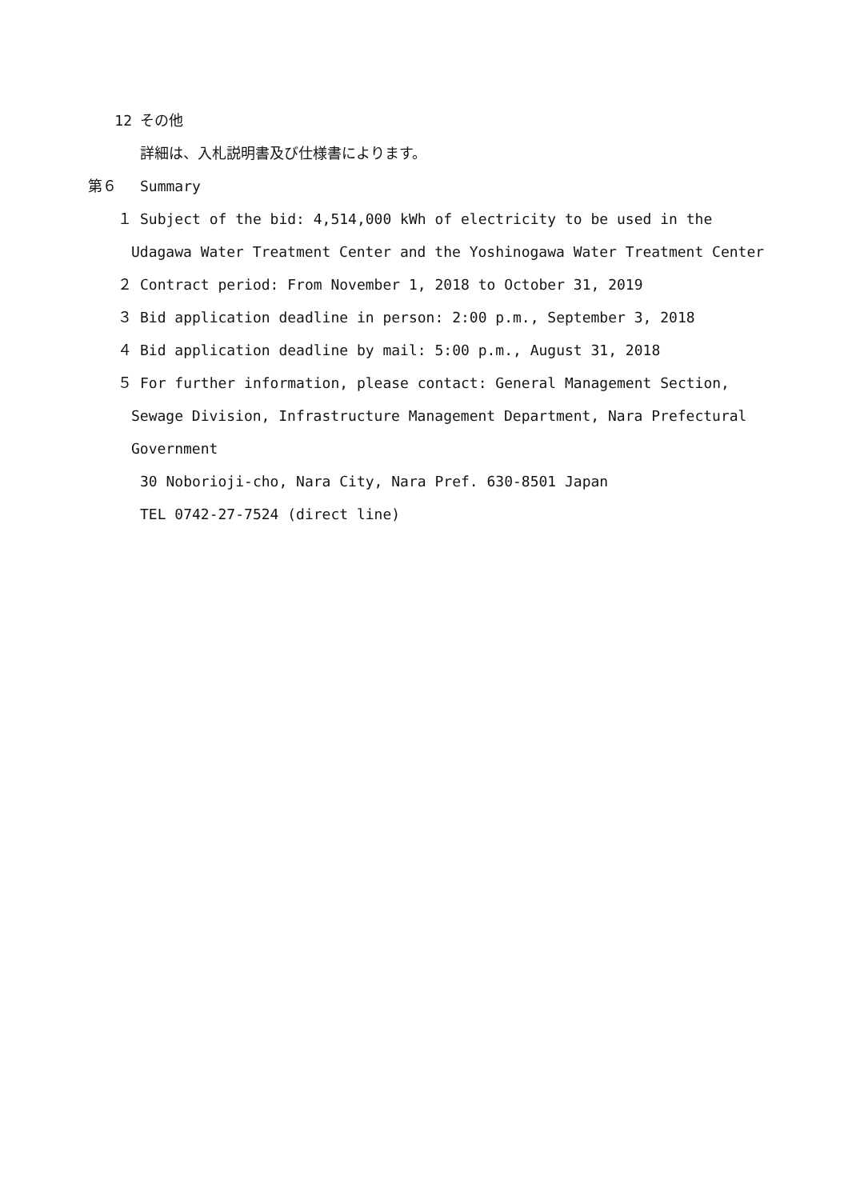12 その他
詳細は、入札説明書及び仕様書によります。
第６ Summary
１ Subject of the bid: 4,514,000 kWh of electricity to be used in the
Udagawa Water Treatment Center and the Yoshinogawa Water Treatment Center
２ Contract period: From November 1, 2018 to October 31, 2019
３ Bid application deadline in person: 2:00 p.m., September 3, 2018
４ Bid application deadline by mail: 5:00 p.m., August 31, 2018
５ For further information, please contact: General Management Section,
Sewage Division, Infrastructure Management Department, Nara Prefectural
Government
30 Noborioji-cho, Nara City, Nara Pref. 630-8501 Japan
TEL 0742-27-7524 (direct line)